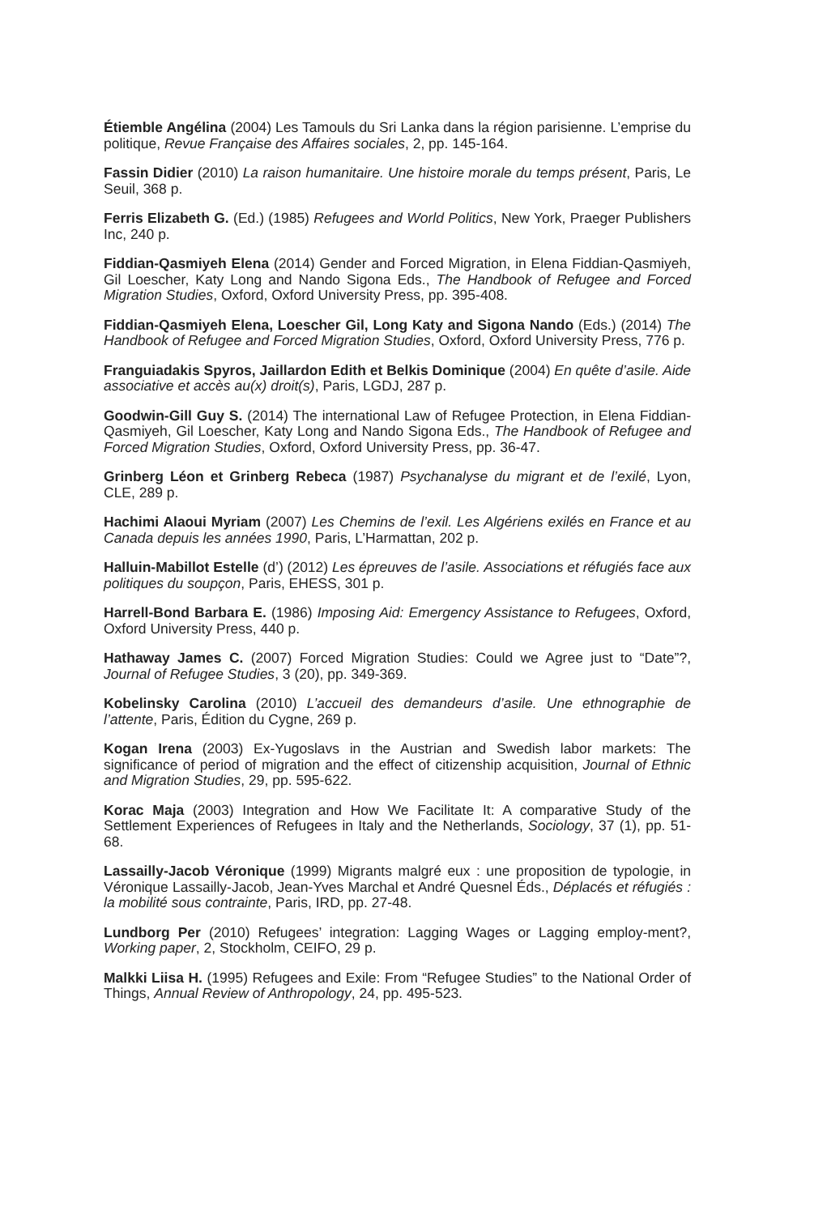Étiemble Angélina (2004) Les Tamouls du Sri Lanka dans la région parisienne. L’emprise du politique, Revue Française des Affaires sociales, 2, pp. 145-164.
Fassin Didier (2010) La raison humanitaire. Une histoire morale du temps présent, Paris, Le Seuil, 368 p.
Ferris Elizabeth G. (Ed.) (1985) Refugees and World Politics, New York, Praeger Publishers Inc, 240 p.
Fiddian-Qasmiyeh Elena (2014) Gender and Forced Migration, in Elena Fiddian-Qasmiyeh, Gil Loescher, Katy Long and Nando Sigona Eds., The Handbook of Refugee and Forced Migration Studies, Oxford, Oxford University Press, pp. 395-408.
Fiddian-Qasmiyeh Elena, Loescher Gil, Long Katy and Sigona Nando (Eds.) (2014) The Handbook of Refugee and Forced Migration Studies, Oxford, Oxford University Press, 776 p.
Franguiadakis Spyros, Jaillardon Edith et Belkis Dominique (2004) En quête d’asile. Aide associative et accès au(x) droit(s), Paris, LGDJ, 287 p.
Goodwin-Gill Guy S. (2014) The international Law of Refugee Protection, in Elena Fiddian-Qasmiyeh, Gil Loescher, Katy Long and Nando Sigona Eds., The Handbook of Refugee and Forced Migration Studies, Oxford, Oxford University Press, pp. 36-47.
Grinberg Léon et Grinberg Rebeca (1987) Psychanalyse du migrant et de l’exilé, Lyon, CLE, 289 p.
Hachimi Alaoui Myriam (2007) Les Chemins de l’exil. Les Algériens exilés en France et au Canada depuis les années 1990, Paris, L’Harmattan, 202 p.
Halluin-Mabillot Estelle (d’) (2012) Les épreuves de l’asile. Associations et réfugiés face aux politiques du soupçon, Paris, EHESS, 301 p.
Harrell-Bond Barbara E. (1986) Imposing Aid: Emergency Assistance to Refugees, Oxford, Oxford University Press, 440 p.
Hathaway James C. (2007) Forced Migration Studies: Could we Agree just to “Date”?, Journal of Refugee Studies, 3 (20), pp. 349-369.
Kobelinsky Carolina (2010) L’accueil des demandeurs d’asile. Une ethnographie de l’attente, Paris, Édition du Cygne, 269 p.
Kogan Irena (2003) Ex-Yugoslavs in the Austrian and Swedish labor markets: The significance of period of migration and the effect of citizenship acquisition, Journal of Ethnic and Migration Studies, 29, pp. 595-622.
Korac Maja (2003) Integration and How We Facilitate It: A comparative Study of the Settlement Experiences of Refugees in Italy and the Netherlands, Sociology, 37 (1), pp. 51-68.
Lassailly-Jacob Véronique (1999) Migrants malgré eux : une proposition de typologie, in Véronique Lassailly-Jacob, Jean-Yves Marchal et André Quesnel Éds., Déplacés et réfugiés : la mobilité sous contrainte, Paris, IRD, pp. 27-48.
Lundborg Per (2010) Refugees’ integration: Lagging Wages or Lagging employ-ment?, Working paper, 2, Stockholm, CEIFO, 29 p.
Malkki Liisa H. (1995) Refugees and Exile: From “Refugee Studies” to the National Order of Things, Annual Review of Anthropology, 24, pp. 495-523.